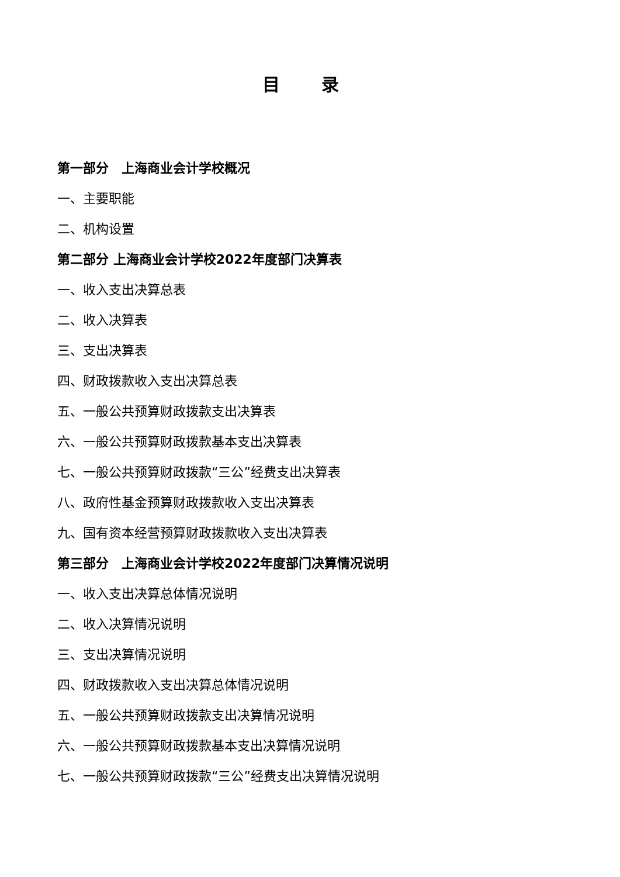目 录
第一部分　上海商业会计学校概况
一、主要职能
二、机构设置
第二部分 上海商业会计学校2022年度部门决算表
一、收入支出决算总表
二、收入决算表
三、支出决算表
四、财政拨款收入支出决算总表
五、一般公共预算财政拨款支出决算表
六、一般公共预算财政拨款基本支出决算表
七、一般公共预算财政拨款“三公”经费支出决算表
八、政府性基金预算财政拨款收入支出决算表
九、国有资本经营预算财政拨款收入支出决算表
第三部分　上海商业会计学校2022年度部门决算情况说明
一、收入支出决算总体情况说明
二、收入决算情况说明
三、支出决算情况说明
四、财政拨款收入支出决算总体情况说明
五、一般公共预算财政拨款支出决算情况说明
六、一般公共预算财政拨款基本支出决算情况说明
七、一般公共预算财政拨款“三公”经费支出决算情况说明